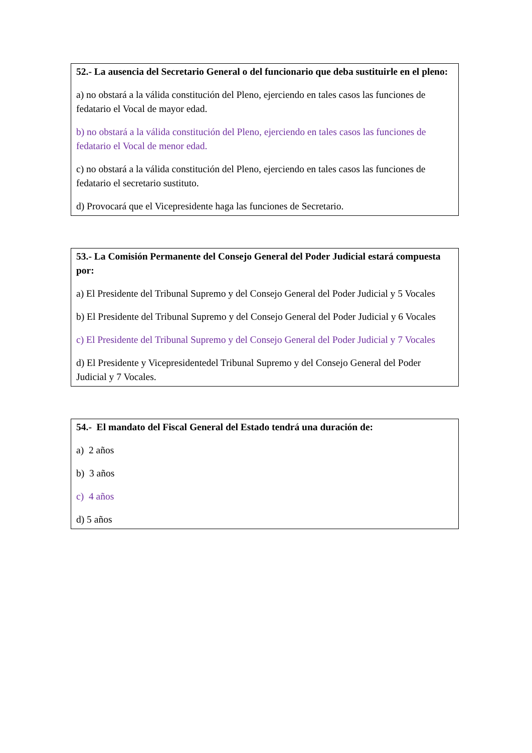52.- La ausencia del Secretario General o del funcionario que deba sustituirle en el pleno:
a) no obstará a la válida constitución del Pleno, ejerciendo en tales casos las funciones de fedatario el Vocal de mayor edad.
b) no obstará a la válida constitución del Pleno, ejerciendo en tales casos las funciones de fedatario el Vocal de menor edad.
c) no obstará a la válida constitución del Pleno, ejerciendo en tales casos las funciones de fedatario el secretario sustituto.
d) Provocará que el Vicepresidente haga las funciones de Secretario.
53.- La Comisión Permanente del Consejo General del Poder Judicial estará compuesta por:
a) El Presidente del Tribunal Supremo y del Consejo General del Poder Judicial y 5 Vocales
b) El Presidente del Tribunal Supremo y del Consejo General del Poder Judicial y 6 Vocales
c) El Presidente del Tribunal Supremo y del Consejo General del Poder Judicial y 7 Vocales
d) El Presidente y Vicepresidentedel Tribunal Supremo y del Consejo General del Poder Judicial y 7 Vocales.
54.- El mandato del Fiscal General del Estado tendrá una duración de:
a) 2 años
b) 3 años
c) 4 años
d) 5 años